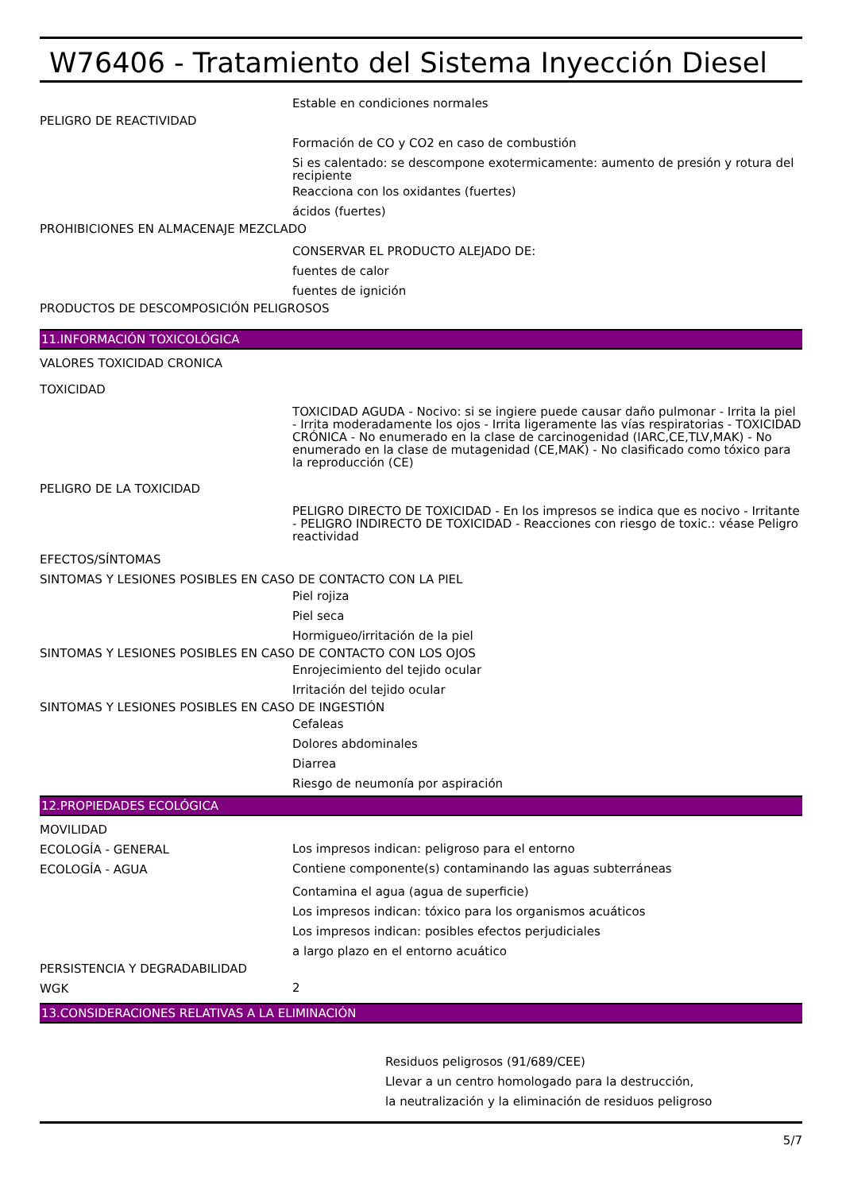W76406 - Tratamiento del Sistema Inyección Diesel
Estable en condiciones normales
PELIGRO DE REACTIVIDAD
Formación de CO y CO2 en caso de combustión
Si es calentado: se descompone exotermicamente: aumento de presión y rotura del recipiente
Reacciona con los oxidantes (fuertes)
ácidos (fuertes)
PROHIBICIONES EN ALMACENAJE MEZCLADO
CONSERVAR EL PRODUCTO ALEJADO DE:
fuentes de calor
fuentes de ignición
PRODUCTOS DE DESCOMPOSICIÓN PELIGROSOS
11.INFORMACIÓN TOXICOLÓGICA
VALORES TOXICIDAD CRONICA
TOXICIDAD
TOXICIDAD AGUDA - Nocivo: si se ingiere puede causar daño pulmonar - Irrita la piel - Irrita moderadamente los ojos - Irrita ligeramente las vías respiratorias - TOXICIDAD CRÓNICA - No enumerado en la clase de carcinogenidad (IARC,CE,TLV,MAK) - No enumerado en la clase de mutagenidad (CE,MAK) - No clasificado como tóxico para la reproducción (CE)
PELIGRO DE LA TOXICIDAD
PELIGRO DIRECTO DE TOXICIDAD - En los impresos se indica que es nocivo - Irritante - PELIGRO INDIRECTO DE TOXICIDAD - Reacciones con riesgo de toxic.: véase Peligro reactividad
EFECTOS/SÍNTOMAS
SINTOMAS Y LESIONES POSIBLES EN CASO DE CONTACTO CON LA PIEL
Piel rojiza
Piel seca
Hormigueo/irritación de la piel
SINTOMAS Y LESIONES POSIBLES EN CASO DE CONTACTO CON LOS OJOS
Enrojecimiento del tejido ocular
Irritación del tejido ocular
SINTOMAS Y LESIONES POSIBLES EN CASO DE INGESTIÓN
Cefaleas
Dolores abdominales
Diarrea
Riesgo de neumonía por aspiración
12.PROPIEDADES ECOLÓGICA
MOVILIDAD
ECOLOGÍA - GENERAL
Los impresos indican: peligroso para el entorno
ECOLOGÍA - AGUA
Contiene componente(s) contaminando las aguas subterráneas
Contamina el agua (agua de superficie)
Los impresos indican: tóxico para los organismos acuáticos
Los impresos indican: posibles efectos perjudiciales
a largo plazo en el entorno acuático
PERSISTENCIA Y DEGRADABILIDAD
WGK
2
13.CONSIDERACIONES RELATIVAS A LA ELIMINACIÓN
Residuos peligrosos (91/689/CEE)
Llevar a un centro homologado para la destrucción,
la neutralización y la eliminación de residuos peligroso
5/7